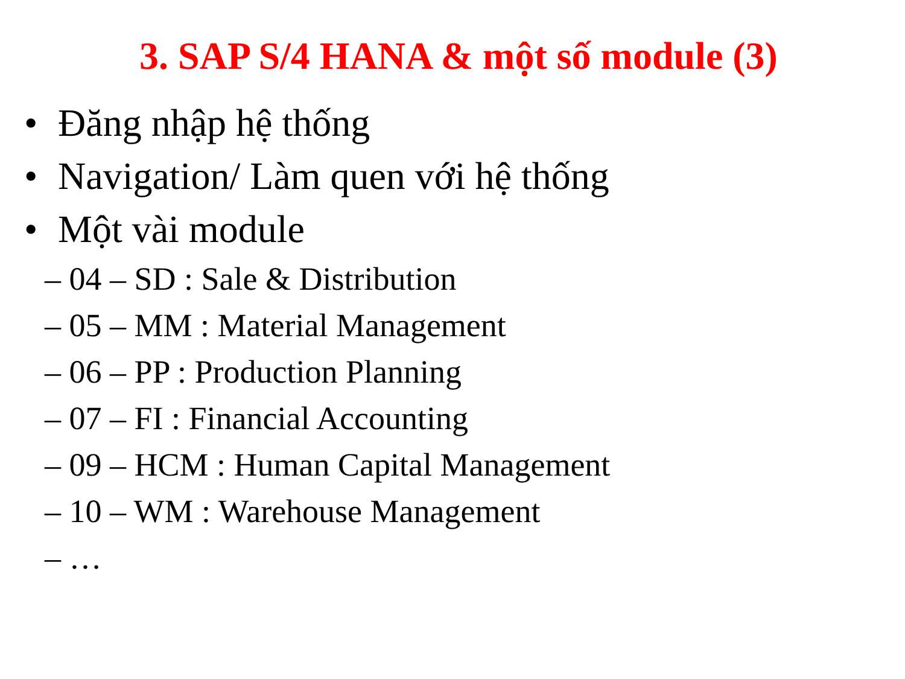3. SAP S/4 HANA & một số module (3)
• Đăng nhập hệ thống
• Navigation/ Làm quen với hệ thống
• Một vài module
– 04 – SD : Sale & Distribution
– 05 – MM : Material Management
– 06 – PP : Production Planning
– 07 – FI : Financial Accounting
– 09 – HCM : Human Capital Management
– 10 – WM : Warehouse Management
– …